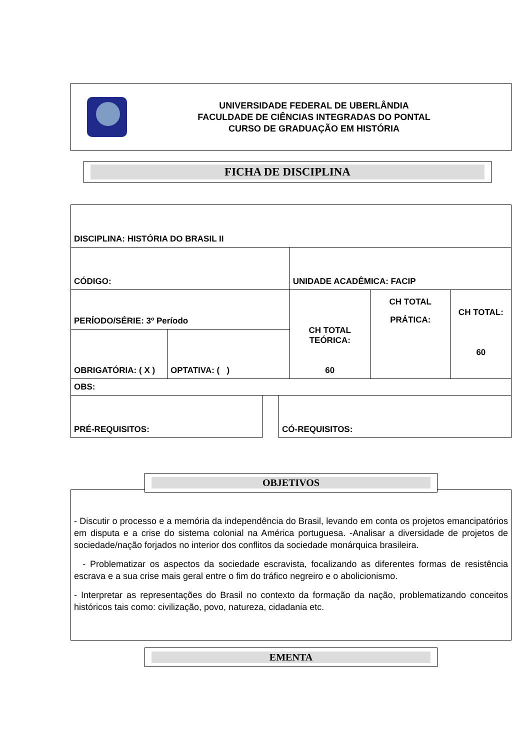UNIVERSIDADE FEDERAL DE UBERLÂNDIA
FACULDADE DE CIÊNCIAS INTEGRADAS DO PONTAL
CURSO DE GRADUAÇÃO EM HISTÓRIA
FICHA DE DISCIPLINA
| DISCIPLINA: HISTÓRIA DO BRASIL II | | | | |
| CÓDIGO: | | UNIDADE ACADÊMICA: FACIP | | |
| PERÍODO/SÉRIE: 3º Período | | CH TOTAL TEÓRICA: 60 | CH TOTAL PRÁTICA: | CH TOTAL: 60 |
| OBRIGATÓRIA: ( X ) | OPTATIVA: ( ) | | | |
| OBS: | | | | |
| PRÉ-REQUISITOS: | | CÓ-REQUISITOS: |
OBJETIVOS
- Discutir o processo e a memória da independência do Brasil, levando em conta os projetos emancipatórios em disputa e a crise do sistema colonial na América portuguesa. -Analisar a diversidade de projetos de sociedade/nação forjados no interior dos conflitos da sociedade monárquica brasileira.
- Problematizar os aspectos da sociedade escravista, focalizando as diferentes formas de resistência escrava e a sua crise mais geral entre o fim do tráfico negreiro e o abolicionismo.
- Interpretar as representações do Brasil no contexto da formação da nação, problematizando conceitos históricos tais como: civilização, povo, natureza, cidadania etc.
EMENTA